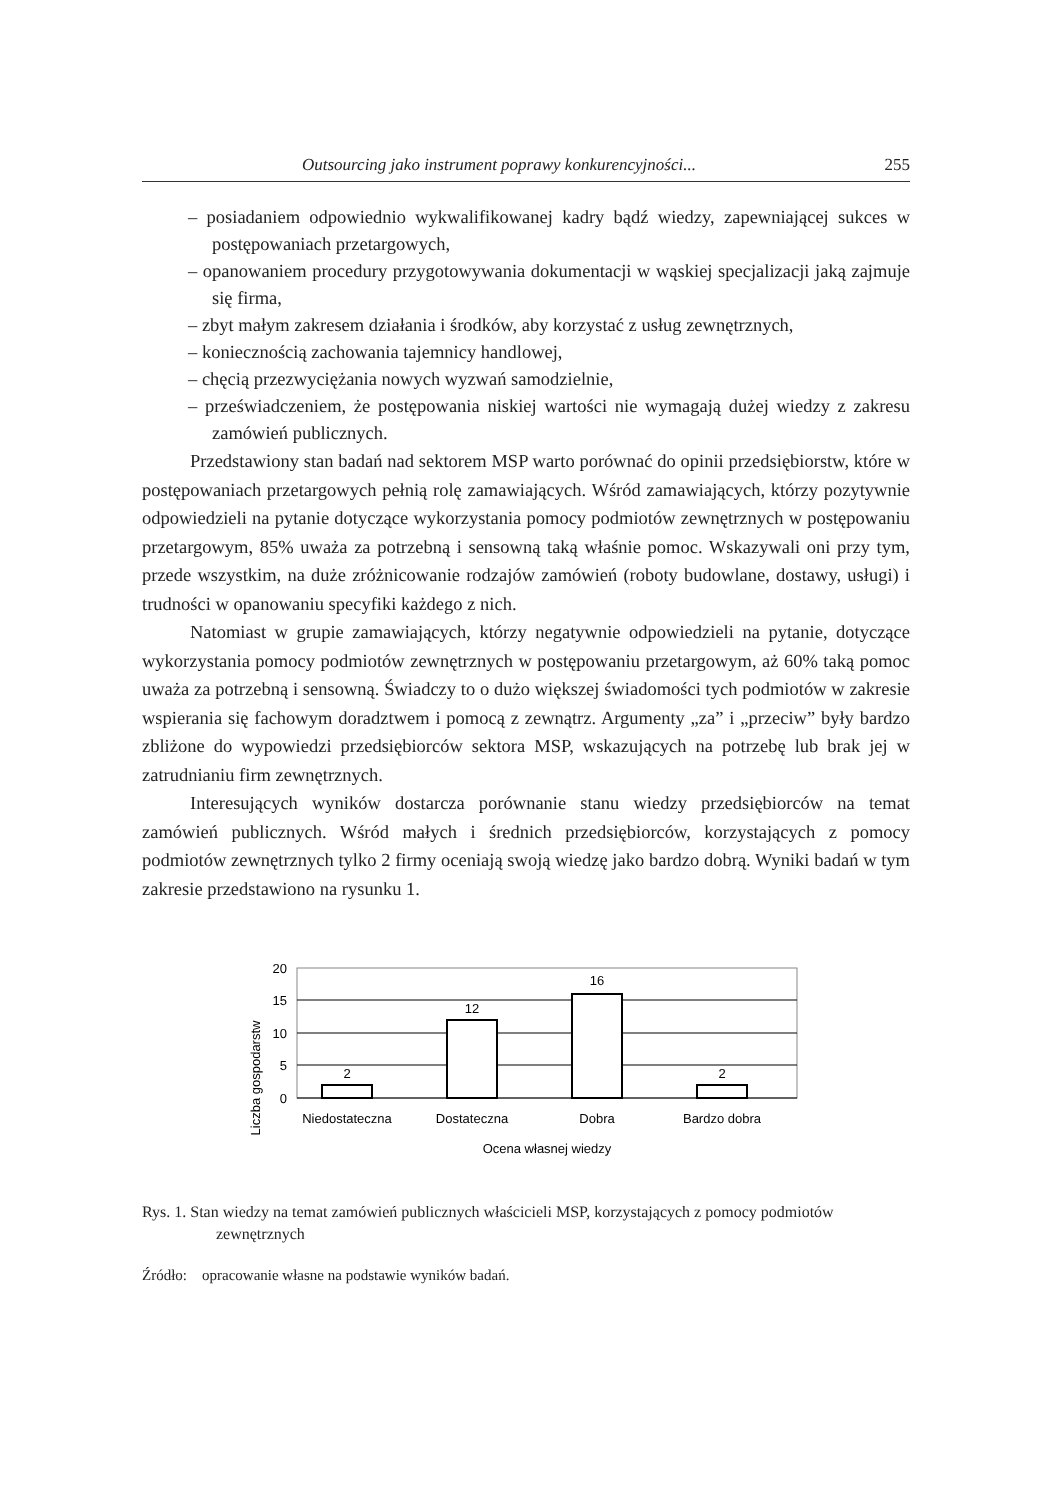Outsourcing jako instrument poprawy konkurencyjności... 255
– posiadaniem odpowiednio wykwalifikowanej kadry bądź wiedzy, zapewniającej sukces w postępowaniach przetargowych,
– opanowaniem procedury przygotowywania dokumentacji w wąskiej specjalizacji jaką zajmuje się firma,
– zbyt małym zakresem działania i środków, aby korzystać z usług zewnętrznych,
– koniecznością zachowania tajemnicy handlowej,
– chęcią przezwyciężania nowych wyzwań samodzielnie,
– przeświadczeniem, że postępowania niskiej wartości nie wymagają dużej wiedzy z zakresu zamówień publicznych.
Przedstawiony stan badań nad sektorem MSP warto porównać do opinii przedsiębiorstw, które w postępowaniach przetargowych pełnią rolę zamawiających. Wśród zamawiających, którzy pozytywnie odpowiedzieli na pytanie dotyczące wykorzystania pomocy podmiotów zewnętrznych w postępowaniu przetargowym, 85% uważa za potrzebną i sensowną taką właśnie pomoc. Wskazywali oni przy tym, przede wszystkim, na duże zróżnicowanie rodzajów zamówień (roboty budowlane, dostawy, usługi) i trudności w opanowaniu specyfiki każdego z nich.
Natomiast w grupie zamawiających, którzy negatywnie odpowiedzieli na pytanie, dotyczące wykorzystania pomocy podmiotów zewnętrznych w postępowaniu przetargowym, aż 60% taką pomoc uważa za potrzebną i sensowną. Świadczy to o dużo większej świadomości tych podmiotów w zakresie wspierania się fachowym doradztwem i pomocą z zewnątrz. Argumenty „za” i „przeciw” były bardzo zbliżone do wypowiedzi przedsiębiorców sektora MSP, wskazujących na potrzebę lub brak jej w zatrudnianiu firm zewnętrznych.
Interesujących wyników dostarcza porównanie stanu wiedzy przedsiębiorców na temat zamówień publicznych. Wśród małych i średnich przedsiębiorców, korzystających z pomocy podmiotów zewnętrznych tylko 2 firmy oceniają swoją wiedzę jako bardzo dobrą. Wyniki badań w tym zakresie przedstawiono na rysunku 1.
Liczba gospodarstw
20
15
10
5
0
2
12
16
2
Niedostateczna
Dostateczna
Dobra
Bardzo dobra
Ocena własnej wiedzy
Rys. 1. Stan wiedzy na temat zamówień publicznych właścicieli MSP, korzystających z pomocy podmiotów zewnętrznych
Źródło: opracowanie własne na podstawie wyników badań.